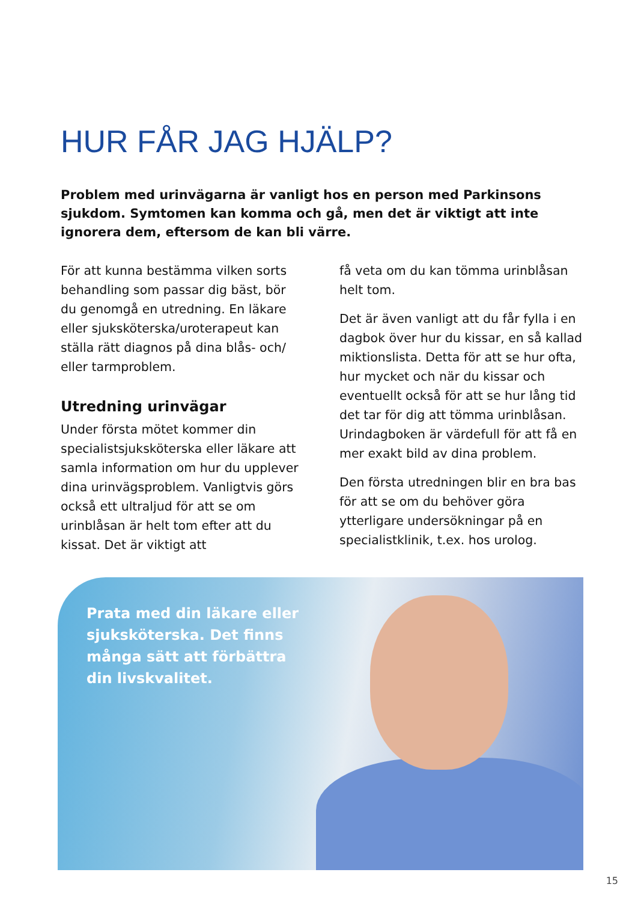HUR FÅR JAG HJÄLP?
Problem med urinvägarna är vanligt hos en person med Parkinsons sjukdom. Symtomen kan komma och gå, men det är viktigt att inte ignorera dem, eftersom de kan bli värre.
För att kunna bestämma vilken sorts behandling som passar dig bäst, bör du genomgå en utredning. En läkare eller sjuksköterska/uroterapeut kan ställa rätt diagnos på dina blås- och/ eller tarmproblem.
Utredning urinvägar
Under första mötet kommer din specialistsjuksköterska eller läkare att samla information om hur du upplever dina urinvägsproblem. Vanligtvis görs också ett ultraljud för att se om urinblåsan är helt tom efter att du kissat. Det är viktigt att
få veta om du kan tömma urinblåsan helt tom.
Det är även vanligt att du får fylla i en dagbok över hur du kissar, en så kallad miktionslista. Detta för att se hur ofta, hur mycket och när du kissar och eventuellt också för att se hur lång tid det tar för dig att tömma urinblåsan. Urindagboken är värdefull för att få en mer exakt bild av dina problem.
Den första utredningen blir en bra bas för att se om du behöver göra ytterligare undersökningar på en specialistklinik, t.ex. hos urolog.
Prata med din läkare eller sjuksköterska. Det finns många sätt att förbättra din livskvalitet.
15